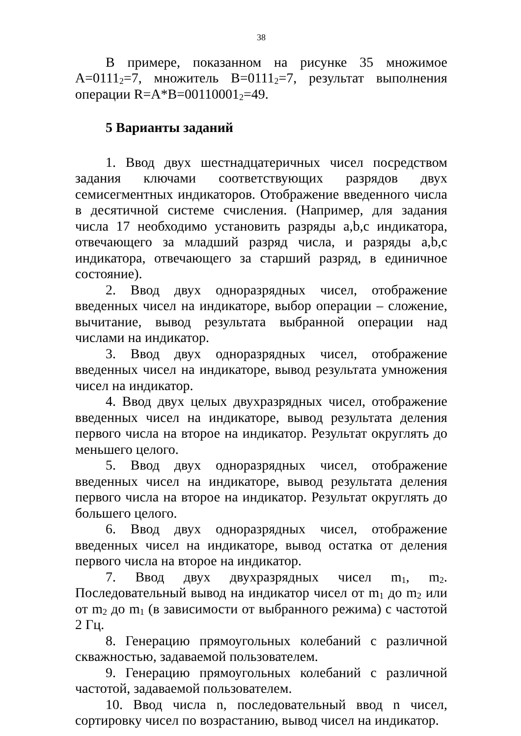38
В примере, показанном на рисунке 35 множимое A=0111<sub>2</sub>=7, множитель B=0111<sub>2</sub>=7, результат выполнения операции R=A*B=00110001<sub>2</sub>=49.
5 Варианты заданий
1. Ввод двух шестнадцатеричных чисел посредством задания ключами соответствующих разрядов двух семисегментных индикаторов. Отображение введенного числа в десятичной системе счисления. (Например, для задания числа 17 необходимо установить разряды a,b,c индикатора, отвечающего за младший разряд числа, и разряды a,b,c индикатора, отвечающего за старший разряд, в единичное состояние).
2. Ввод двух одноразрядных чисел, отображение введенных чисел на индикаторе, выбор операции – сложение, вычитание, вывод результата выбранной операции над числами на индикатор.
3. Ввод двух одноразрядных чисел, отображение введенных чисел на индикаторе, вывод результата умножения чисел на индикатор.
4. Ввод двух целых двухразрядных чисел, отображение введенных чисел на индикаторе, вывод результата деления первого числа на второе на индикатор. Результат округлять до меньшего целого.
5. Ввод двух одноразрядных чисел, отображение введенных чисел на индикаторе, вывод результата деления первого числа на второе на индикатор. Результат округлять до большего целого.
6. Ввод двух одноразрядных чисел, отображение введенных чисел на индикаторе, вывод остатка от деления первого числа на второе на индикатор.
7. Ввод двух двухразрядных чисел m<sub>1</sub>, m<sub>2</sub>. Последовательный вывод на индикатор чисел от m<sub>1</sub> до m<sub>2</sub> или от m<sub>2</sub> до m<sub>1</sub> (в зависимости от выбранного режима) с частотой 2 Гц.
8. Генерацию прямоугольных колебаний с различной скважностью, задаваемой пользователем.
9. Генерацию прямоугольных колебаний с различной частотой, задаваемой пользователем.
10. Ввод числа n, последовательный ввод n чисел, сортировку чисел по возрастанию, вывод чисел на индикатор.